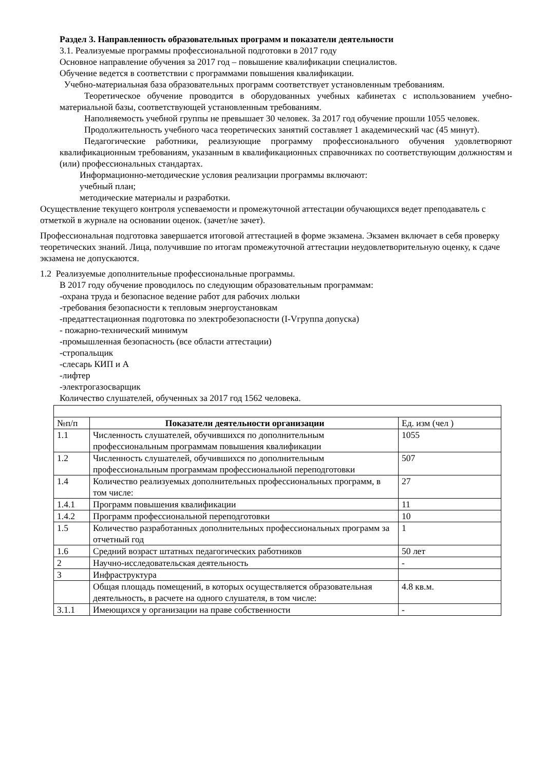Раздел 3. Направленность образовательных программ и показатели деятельности
3.1. Реализуемые программы профессиональной подготовки в 2017 году
Основное направление обучения за 2017 год – повышение квалификации специалистов.
Обучение ведется в соответствии с программами повышения квалификации.
Учебно-материальная база образовательных программ соответствует установленным требованиям.
Теоретическое обучение проводится в оборудованных учебных кабинетах с использованием учебно-материальной базы, соответствующей установленным требованиям.
Наполняемость учебной группы не превышает 30 человек. За 2017 год обучение прошли 1055 человек.
Продолжительность учебного часа теоретических занятий составляет 1 академический час (45 минут).
Педагогические работники, реализующие программу профессионального обучения удовлетворяют квалификационным требованиям, указанным в квалификационных справочниках по соответствующим должностям и (или) профессиональных стандартах.
Информационно-методические условия реализации программы включают:
учебный план;
методические материалы и разработки.
Осуществление текущего контроля успеваемости и промежуточной аттестации обучающихся ведет преподаватель с отметкой в журнале на основании оценок. (зачет/не зачет).
Профессиональная подготовка завершается итоговой аттестацией в форме экзамена. Экзамен включает в себя проверку теоретических знаний. Лица, получившие по итогам промежуточной аттестации неудовлетворительную оценку, к сдаче экзамена не допускаются.
1.2 Реализуемые дополнительные профессиональные программы.
В 2017 году обучение проводилось по следующим образовательным программам:
-охрана труда и безопасное ведение работ для рабочих люльки
-требования безопасности к тепловым энергоустановкам
-предаттестационная подготовка по электробезопасности (I-Vгруппа допуска)
- пожарно-технический минимум
-промышленная безопасность (все области аттестации)
-стропальщик
-слесарь КИП и А
-лифтер
-электрогазосварщик
Количество слушателей, обученных за 2017 год 1562 человека.
| №п/п | Показатели деятельности организации | Ед. изм (чел ) |
| 1.1 | Численность слушателей, обучившихся по дополнительным профессиональным программам повышения квалификации | 1055 |
| 1.2 | Численность слушателей, обучившихся по дополнительным профессиональным программам профессиональной переподготовки | 507 |
| 1.4 | Количество реализуемых дополнительных профессиональных программ, в том числе: | 27 |
| 1.4.1 | Программ повышения квалификации | 11 |
| 1.4.2 | Программ профессиональной переподготовки | 10 |
| 1.5 | Количество разработанных дополнительных профессиональных программ за отчетный год | 1 |
| 1.6 | Средний возраст штатных педагогических работников | 50 лет |
| 2 | Научно-исследовательская деятельность | - |
| 3 | Инфраструктура | |
| | Общая площадь помещений, в которых осуществляется образовательная деятельность, в расчете на одного слушателя, в том числе: | 4.8 кв.м. |
| 3.1.1 | Имеющихся у организации на праве собственности | - |